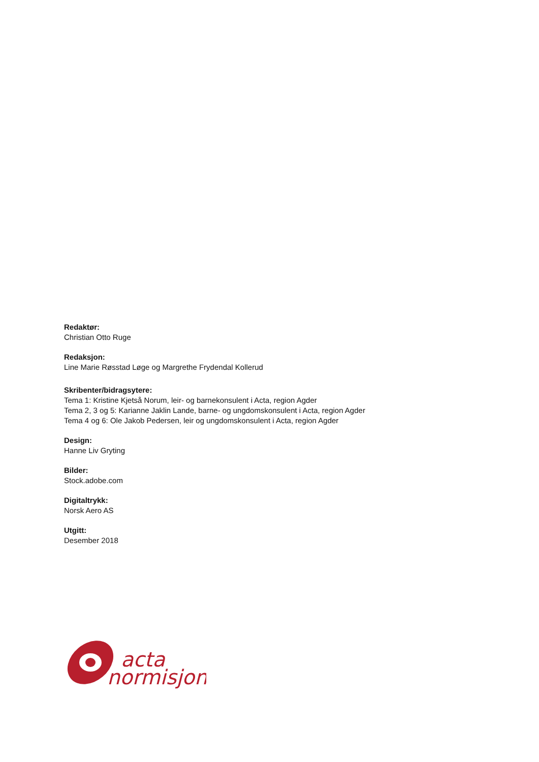Redaktør:
Christian Otto Ruge
Redaksjon:
Line Marie Røsstad Løge og Margrethe Frydendal Kollerud
Skribenter/bidragsytere:
Tema 1: Kristine Kjetså Norum, leir- og barnekonsulent i Acta, region Agder
Tema 2, 3 og 5: Karianne Jaklin Lande, barne- og ungdomskonsulent i Acta, region Agder
Tema 4 og 6: Ole Jakob Pedersen, leir og ungdomskonsulent i Acta, region Agder
Design:
Hanne Liv Gryting
Bilder:
Stock.adobe.com
Digitaltrykk:
Norsk Aero AS
Utgitt:
Desember 2018
acta
normisjon